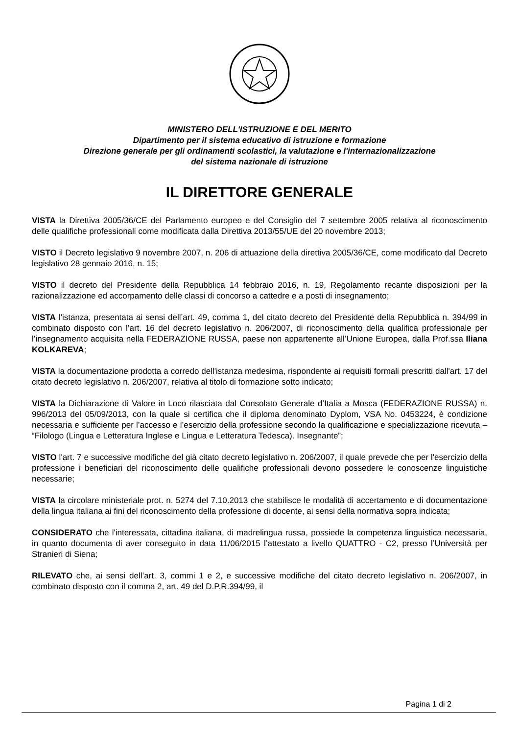MINISTERO DELL'ISTRUZIONE E DEL MERITO
Dipartimento per il sistema educativo di istruzione e formazione
Direzione generale per gli ordinamenti scolastici, la valutazione e l'internazionalizzazione
del sistema nazionale di istruzione
IL DIRETTORE GENERALE
VISTA la Direttiva 2005/36/CE del Parlamento europeo e del Consiglio del 7 settembre 2005 relativa al riconoscimento delle qualifiche professionali come modificata dalla Direttiva 2013/55/UE del 20 novembre 2013;
VISTO il Decreto legislativo 9 novembre 2007, n. 206 di attuazione della direttiva 2005/36/CE, come modificato dal Decreto legislativo 28 gennaio 2016, n. 15;
VISTO il decreto del Presidente della Repubblica 14 febbraio 2016, n. 19, Regolamento recante disposizioni per la razionalizzazione ed accorpamento delle classi di concorso a cattedre e a posti di insegnamento;
VISTA l'istanza, presentata ai sensi dell’art. 49, comma 1, del citato decreto del Presidente della Repubblica n. 394/99 in combinato disposto con l’art. 16 del decreto legislativo n. 206/2007, di riconoscimento della qualifica professionale per l’insegnamento acquisita nella FEDERAZIONE RUSSA, paese non appartenente all’Unione Europea, dalla Prof.ssa Iliana KOLKAREVA;
VISTA la documentazione prodotta a corredo dell'istanza medesima, rispondente ai requisiti formali prescritti dall'art. 17 del citato decreto legislativo n. 206/2007, relativa al titolo di formazione sotto indicato;
VISTA la Dichiarazione di Valore in Loco rilasciata dal Consolato Generale d’Italia a Mosca (FEDERAZIONE RUSSA) n. 996/2013 del 05/09/2013, con la quale si certifica che il diploma denominato Dyplom, VSA No. 0453224, è condizione necessaria e sufficiente per l’accesso e l’esercizio della professione secondo la qualificazione e specializzazione ricevuta – “Filologo (Lingua e Letteratura Inglese e Lingua e Letteratura Tedesca). Insegnante”;
VISTO l'art. 7 e successive modifiche del già citato decreto legislativo n. 206/2007, il quale prevede che per l'esercizio della professione i beneficiari del riconoscimento delle qualifiche professionali devono possedere le conoscenze linguistiche necessarie;
VISTA la circolare ministeriale prot. n. 5274 del 7.10.2013 che stabilisce le modalità di accertamento e di documentazione della lingua italiana ai fini del riconoscimento della professione di docente, ai sensi della normativa sopra indicata;
CONSIDERATO che l'interessata, cittadina italiana, di madrelingua russa, possiede la competenza linguistica necessaria, in quanto documenta di aver conseguito in data 11/06/2015 l’attestato a livello QUATTRO - C2, presso l’Università per Stranieri di Siena;
RILEVATO che, ai sensi dell’art. 3, commi 1 e 2, e successive modifiche del citato decreto legislativo n. 206/2007, in combinato disposto con il comma 2, art. 49 del D.P.R.394/99, il
Pagina 1 di 2